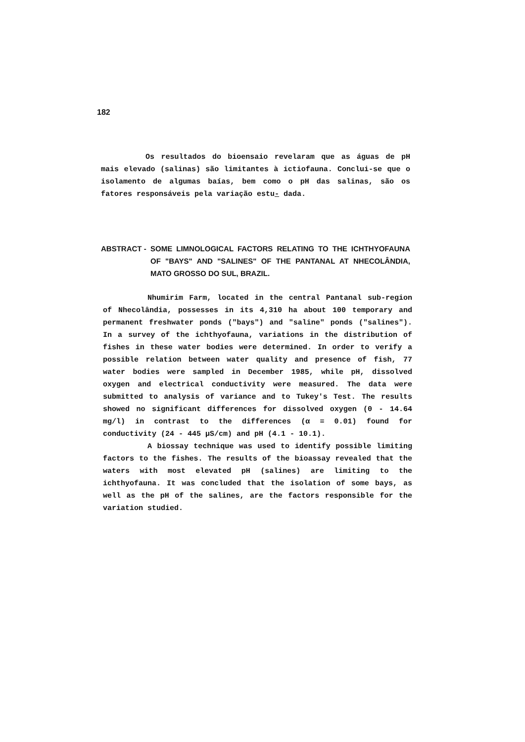182
Os resultados do bioensaio revelaram que as águas de pH mais elevado (salinas) são limitantes à ictiofauna. Conclui-se que o isolamento de algumas baías, bem como o pH das salinas, são os fatores responsáveis pela variação estu- dada.
ABSTRACT - SOME LIMNOLOGICAL FACTORS RELATING TO THE ICHTHYOFAUNA OF "BAYS" AND "SALINES" OF THE PANTANAL AT NHECOLÂNDIA, MATO GROSSO DO SUL, BRAZIL.
Nhumirim Farm, located in the central Pantanal sub-region of Nhecolândia, possesses in its 4,310 ha about 100 temporary and permanent freshwater ponds ("bays") and "saline" ponds ("salines"). In a survey of the ichthyofauna, variations in the distribution of fishes in these water bodies were determined. In order to verify a possible relation between water quality and presence of fish, 77 water bodies were sampled in December 1985, while pH, dissolved oxygen and electrical conductivity were measured. The data were submitted to analysis of variance and to Tukey's Test. The results showed no significant differences for dissolved oxygen (0 - 14.64 mg/l) in contrast to the differences (α = 0.01) found for conductivity (24 - 445 µS/cm) and pH (4.1 - 10.1).
A biossay technique was used to identify possible limiting factors to the fishes. The results of the bioassay revealed that the waters with most elevated pH (salines) are limiting to the ichthyofauna. It was concluded that the isolation of some bays, as well as the pH of the salines, are the factors responsible for the variation studied.